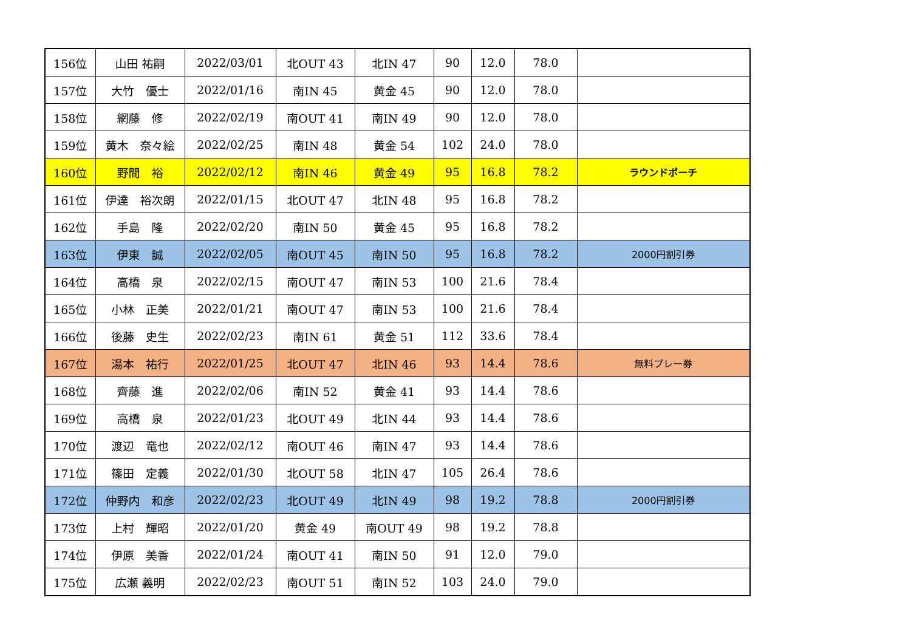| 156位 | 山田 祐嗣 | 2022/03/01 | 北OUT 43 | 北IN 47 | 90 | 12.0 | 78.0 | |
| 157位 | 大竹 優士 | 2022/01/16 | 南IN 45 | 黄金 45 | 90 | 12.0 | 78.0 | |
| 158位 | 網藤 修 | 2022/02/19 | 南OUT 41 | 南IN 49 | 90 | 12.0 | 78.0 | |
| 159位 | 黄木 奈々絵 | 2022/02/25 | 南IN 48 | 黄金 54 | 102 | 24.0 | 78.0 | |
| 160位 | 野間 裕 | 2022/02/12 | 南IN 46 | 黄金 49 | 95 | 16.8 | 78.2 | ラウンドポーチ |
| 161位 | 伊達 裕次朗 | 2022/01/15 | 北OUT 47 | 北IN 48 | 95 | 16.8 | 78.2 | |
| 162位 | 手島 隆 | 2022/02/20 | 南IN 50 | 黄金 45 | 95 | 16.8 | 78.2 | |
| 163位 | 伊東 誠 | 2022/02/05 | 南OUT 45 | 南IN 50 | 95 | 16.8 | 78.2 | 2000円割引券 |
| 164位 | 高橋 泉 | 2022/02/15 | 南OUT 47 | 南IN 53 | 100 | 21.6 | 78.4 | |
| 165位 | 小林 正美 | 2022/01/21 | 南OUT 47 | 南IN 53 | 100 | 21.6 | 78.4 | |
| 166位 | 後藤 史生 | 2022/02/23 | 南IN 61 | 黄金 51 | 112 | 33.6 | 78.4 | |
| 167位 | 湯本 祐行 | 2022/01/25 | 北OUT 47 | 北IN 46 | 93 | 14.4 | 78.6 | 無料プレー券 |
| 168位 | 齊藤 進 | 2022/02/06 | 南IN 52 | 黄金 41 | 93 | 14.4 | 78.6 | |
| 169位 | 高橋 泉 | 2022/01/23 | 北OUT 49 | 北IN 44 | 93 | 14.4 | 78.6 | |
| 170位 | 渡辺 竜也 | 2022/02/12 | 南OUT 46 | 南IN 47 | 93 | 14.4 | 78.6 | |
| 171位 | 篠田 定義 | 2022/01/30 | 北OUT 58 | 北IN 47 | 105 | 26.4 | 78.6 | |
| 172位 | 仲野内 和彦 | 2022/02/23 | 北OUT 49 | 北IN 49 | 98 | 19.2 | 78.8 | 2000円割引券 |
| 173位 | 上村 輝昭 | 2022/01/20 | 黄金 49 | 南OUT 49 | 98 | 19.2 | 78.8 | |
| 174位 | 伊原 美香 | 2022/01/24 | 南OUT 41 | 南IN 50 | 91 | 12.0 | 79.0 | |
| 175位 | 広瀬 義明 | 2022/02/23 | 南OUT 51 | 南IN 52 | 103 | 24.0 | 79.0 | |